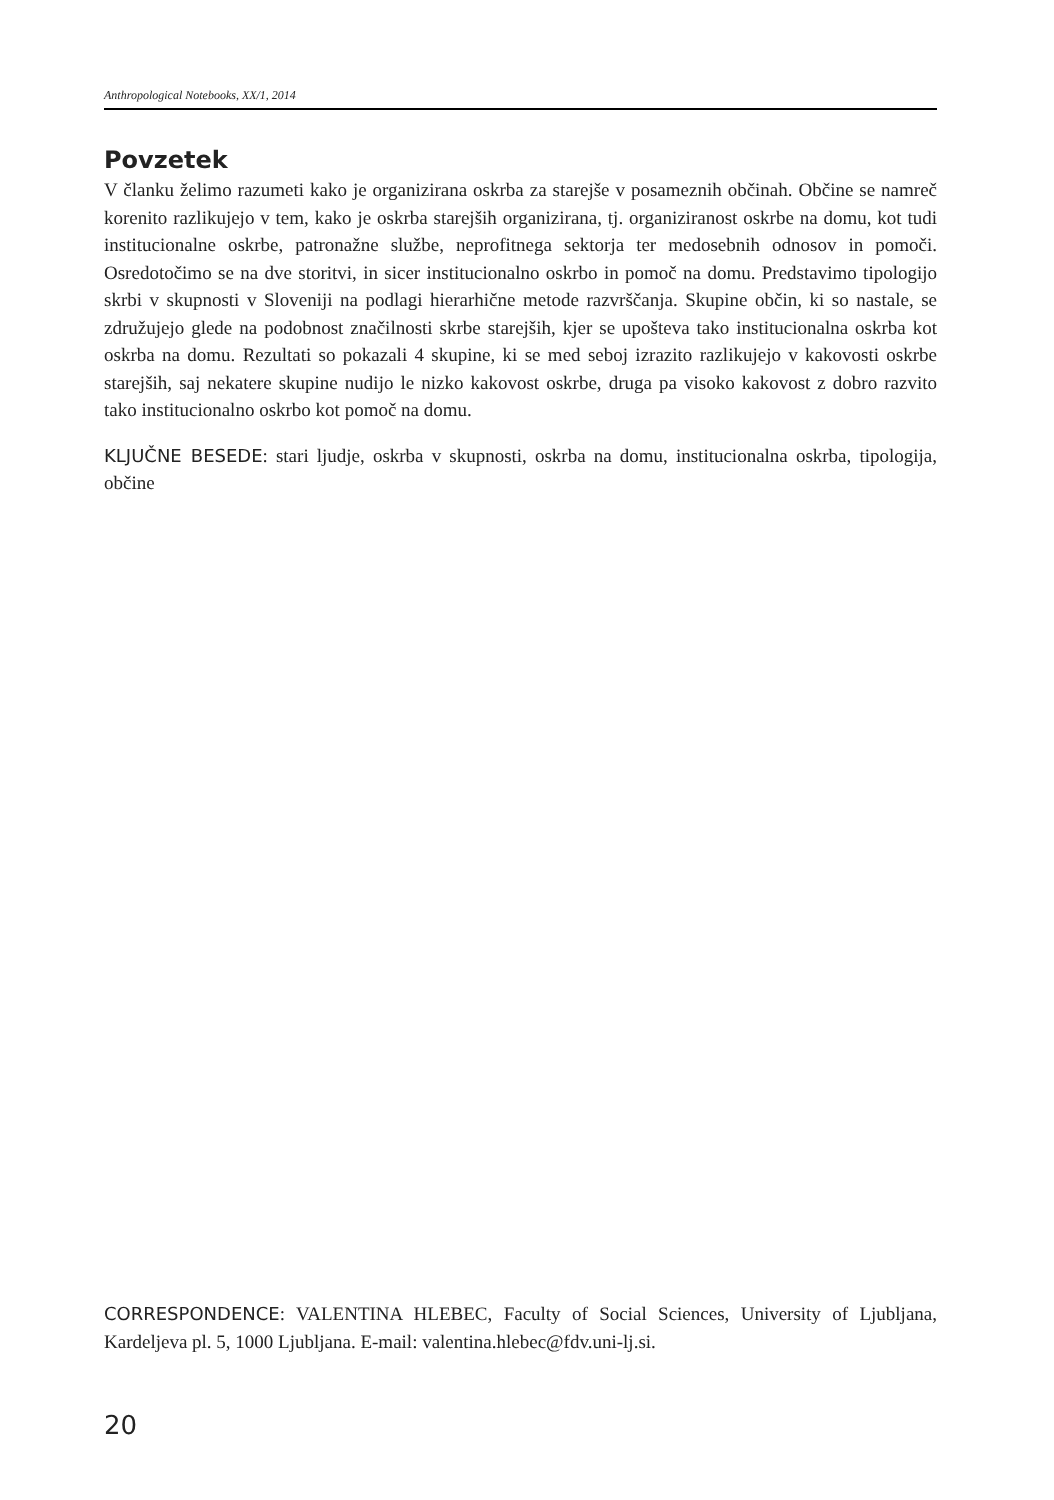Anthropological Notebooks, XX/1, 2014
Povzetek
V članku želimo razumeti kako je organizirana oskrba za starejše v posameznih občinah. Občine se namreč korenito razlikujejo v tem, kako je oskrba starejših organizirana, tj. organiziranost oskrbe na domu, kot tudi institucionalne oskrbe, patronažne službe, neprofitnega sektorja ter medosebnih odnosov in pomoči. Osredotočimo se na dve storitvi, in sicer institucionalno oskrbo in pomoč na domu. Predstavimo tipologijo skrbi v skupnosti v Sloveniji na podlagi hierarhične metode razvrščanja. Skupine občin, ki so nastale, se združujejo glede na podobnost značilnosti skrbe starejših, kjer se upošteva tako institucionalna oskrba kot oskrba na domu. Rezultati so pokazali 4 skupine, ki se med seboj izrazito razlikujejo v kakovosti oskrbe starejših, saj nekatere skupine nudijo le nizko kakovost oskrbe, druga pa visoko kakovost z dobro razvito tako institucionalno oskrbo kot pomoč na domu.
KLJUČNE BESEDE: stari ljudje, oskrba v skupnosti, oskrba na domu, institucionalna oskrba, tipologija, občine
CORRESPONDENCE: VALENTINA HLEBEC, Faculty of Social Sciences, University of Ljubljana, Kardeljeva pl. 5, 1000 Ljubljana. E-mail: valentina.hlebec@fdv.uni-lj.si.
20